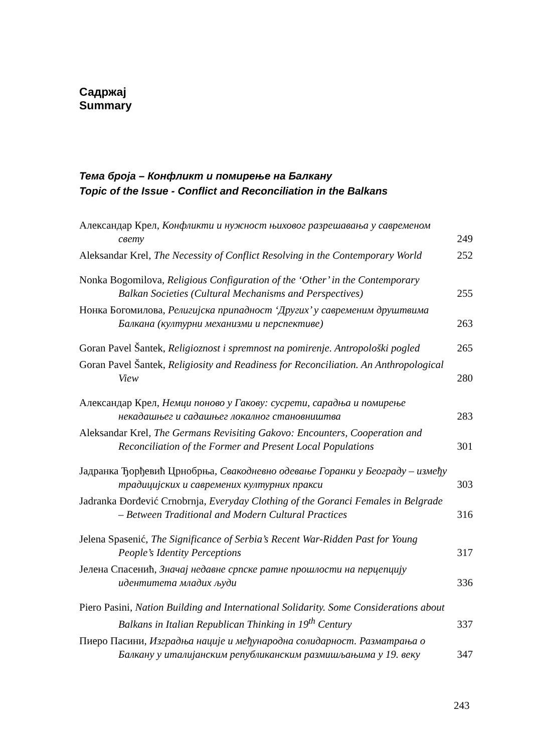Садржај
Summary
Тема броја – Конфликт и помирење на Балкану
Topic of the Issue - Conflict and Reconciliation in the Balkans
Александар Крел, Конфликти и нужност њиховог разрешавања у савременом свету
249
Aleksandar Krel, The Necessity of Conflict Resolving in the Contemporary World
252
Nonka Bogomilova, Religious Configuration of the ‘Other’ in the Contemporary Balkan Societies (Cultural Mechanisms and Perspectives)
255
Нонка Богомилова, Религијска припадност ‘Других’ у савременим друштвима Балкана (културни механизми и перспективе)
263
Goran Pavel Šantek, Religioznost i spremnost na pomirenje. Antropološki pogled
265
Goran Pavel Šantek, Religiosity and Readiness for Reconciliation. An Anthropological View
280
Александар Крел, Немци поново у Гакову: сусрети, сарадња и помирење некадашњег и садашњег локалног становништва
283
Aleksandar Krel, The Germans Revisiting Gakovo: Encounters, Cooperation and Reconciliation of the Former and Present Local Populations
301
Јадранка Ђорђевић Црнобрња, Свакодневно одевање Горанки у Београду – између традицијских и савремених културних пракси
303
Jadranka Đorđević Crnobrnja, Everyday Clothing of the Goranci Females in Belgrade – Between Traditional and Modern Cultural Practices
316
Jelena Spasenić, The Significance of Serbia’s Recent War-Ridden Past for Young People’s Identity Perceptions
317
Јелена Спасенић, Значај недавне српске ратне прошлости на перцепцију идентитета младих људи
336
Piero Pasini, Nation Building and International Solidarity. Some Considerations about Balkans in Italian Republican Thinking in 19<sup>th</sup> Century
337
Пиеро Пасини, Изградња нације и међународна солидарност. Разматрања о Балкану у италијанским републиканским размишљањима у 19. веку
347
243